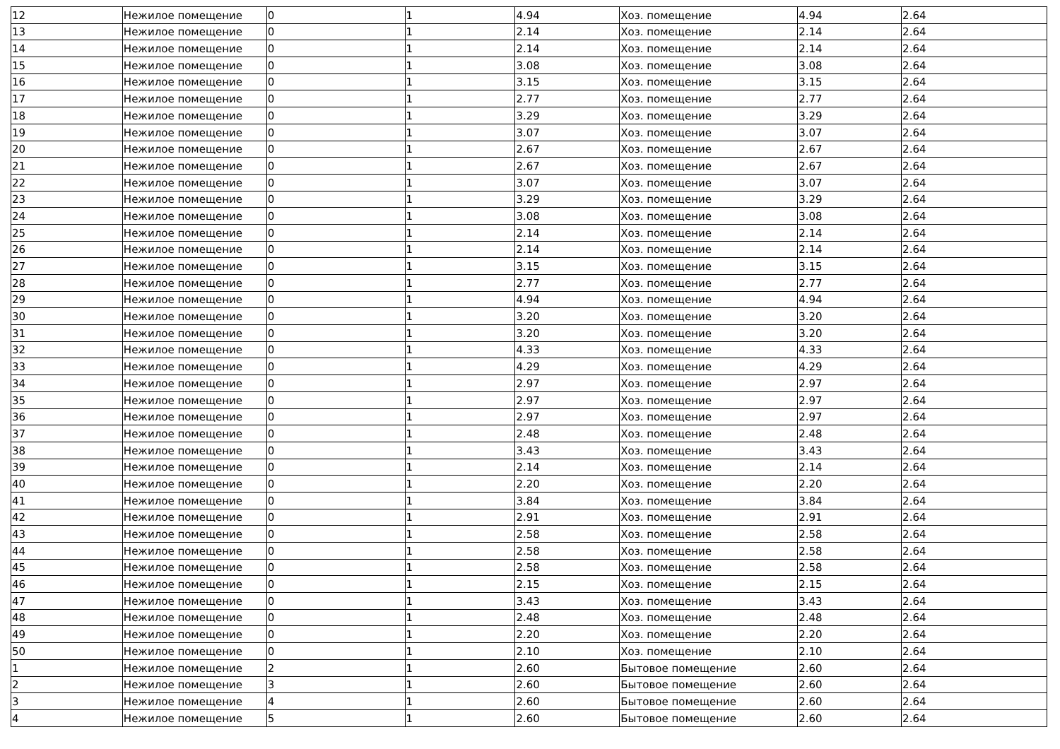| 12 | Нежилое помещение | 0 | 1 | 4.94 | Хоз. помещение | 4.94 | 2.64 |
| 13 | Нежилое помещение | 0 | 1 | 2.14 | Хоз. помещение | 2.14 | 2.64 |
| 14 | Нежилое помещение | 0 | 1 | 2.14 | Хоз. помещение | 2.14 | 2.64 |
| 15 | Нежилое помещение | 0 | 1 | 3.08 | Хоз. помещение | 3.08 | 2.64 |
| 16 | Нежилое помещение | 0 | 1 | 3.15 | Хоз. помещение | 3.15 | 2.64 |
| 17 | Нежилое помещение | 0 | 1 | 2.77 | Хоз. помещение | 2.77 | 2.64 |
| 18 | Нежилое помещение | 0 | 1 | 3.29 | Хоз. помещение | 3.29 | 2.64 |
| 19 | Нежилое помещение | 0 | 1 | 3.07 | Хоз. помещение | 3.07 | 2.64 |
| 20 | Нежилое помещение | 0 | 1 | 2.67 | Хоз. помещение | 2.67 | 2.64 |
| 21 | Нежилое помещение | 0 | 1 | 2.67 | Хоз. помещение | 2.67 | 2.64 |
| 22 | Нежилое помещение | 0 | 1 | 3.07 | Хоз. помещение | 3.07 | 2.64 |
| 23 | Нежилое помещение | 0 | 1 | 3.29 | Хоз. помещение | 3.29 | 2.64 |
| 24 | Нежилое помещение | 0 | 1 | 3.08 | Хоз. помещение | 3.08 | 2.64 |
| 25 | Нежилое помещение | 0 | 1 | 2.14 | Хоз. помещение | 2.14 | 2.64 |
| 26 | Нежилое помещение | 0 | 1 | 2.14 | Хоз. помещение | 2.14 | 2.64 |
| 27 | Нежилое помещение | 0 | 1 | 3.15 | Хоз. помещение | 3.15 | 2.64 |
| 28 | Нежилое помещение | 0 | 1 | 2.77 | Хоз. помещение | 2.77 | 2.64 |
| 29 | Нежилое помещение | 0 | 1 | 4.94 | Хоз. помещение | 4.94 | 2.64 |
| 30 | Нежилое помещение | 0 | 1 | 3.20 | Хоз. помещение | 3.20 | 2.64 |
| 31 | Нежилое помещение | 0 | 1 | 3.20 | Хоз. помещение | 3.20 | 2.64 |
| 32 | Нежилое помещение | 0 | 1 | 4.33 | Хоз. помещение | 4.33 | 2.64 |
| 33 | Нежилое помещение | 0 | 1 | 4.29 | Хоз. помещение | 4.29 | 2.64 |
| 34 | Нежилое помещение | 0 | 1 | 2.97 | Хоз. помещение | 2.97 | 2.64 |
| 35 | Нежилое помещение | 0 | 1 | 2.97 | Хоз. помещение | 2.97 | 2.64 |
| 36 | Нежилое помещение | 0 | 1 | 2.97 | Хоз. помещение | 2.97 | 2.64 |
| 37 | Нежилое помещение | 0 | 1 | 2.48 | Хоз. помещение | 2.48 | 2.64 |
| 38 | Нежилое помещение | 0 | 1 | 3.43 | Хоз. помещение | 3.43 | 2.64 |
| 39 | Нежилое помещение | 0 | 1 | 2.14 | Хоз. помещение | 2.14 | 2.64 |
| 40 | Нежилое помещение | 0 | 1 | 2.20 | Хоз. помещение | 2.20 | 2.64 |
| 41 | Нежилое помещение | 0 | 1 | 3.84 | Хоз. помещение | 3.84 | 2.64 |
| 42 | Нежилое помещение | 0 | 1 | 2.91 | Хоз. помещение | 2.91 | 2.64 |
| 43 | Нежилое помещение | 0 | 1 | 2.58 | Хоз. помещение | 2.58 | 2.64 |
| 44 | Нежилое помещение | 0 | 1 | 2.58 | Хоз. помещение | 2.58 | 2.64 |
| 45 | Нежилое помещение | 0 | 1 | 2.58 | Хоз. помещение | 2.58 | 2.64 |
| 46 | Нежилое помещение | 0 | 1 | 2.15 | Хоз. помещение | 2.15 | 2.64 |
| 47 | Нежилое помещение | 0 | 1 | 3.43 | Хоз. помещение | 3.43 | 2.64 |
| 48 | Нежилое помещение | 0 | 1 | 2.48 | Хоз. помещение | 2.48 | 2.64 |
| 49 | Нежилое помещение | 0 | 1 | 2.20 | Хоз. помещение | 2.20 | 2.64 |
| 50 | Нежилое помещение | 0 | 1 | 2.10 | Хоз. помещение | 2.10 | 2.64 |
| 1 | Нежилое помещение | 2 | 1 | 2.60 | Бытовое помещение | 2.60 | 2.64 |
| 2 | Нежилое помещение | 3 | 1 | 2.60 | Бытовое помещение | 2.60 | 2.64 |
| 3 | Нежилое помещение | 4 | 1 | 2.60 | Бытовое помещение | 2.60 | 2.64 |
| 4 | Нежилое помещение | 5 | 1 | 2.60 | Бытовое помещение | 2.60 | 2.64 |